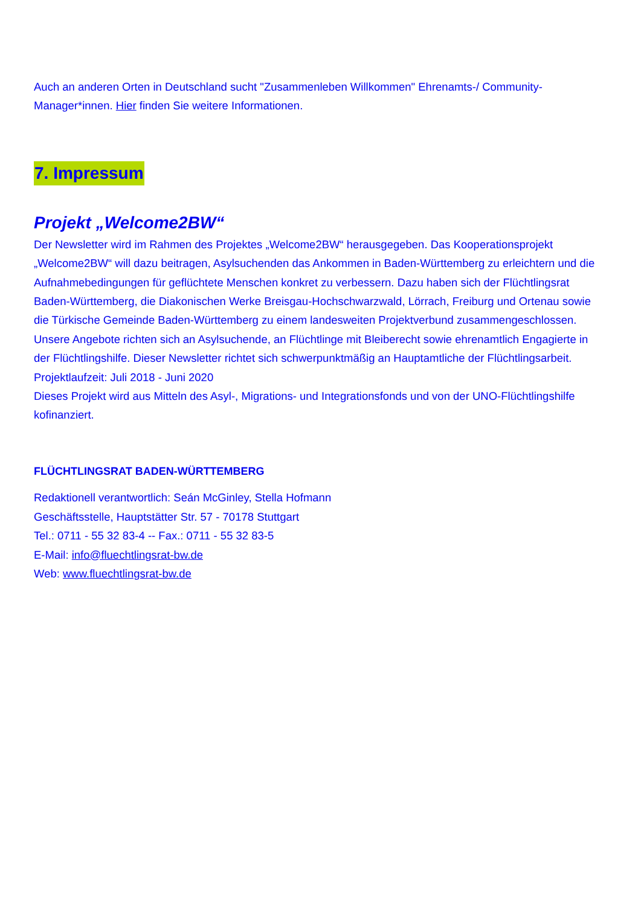Auch an anderen Orten in Deutschland sucht "Zusammenleben Willkommen" Ehrenamts-/ Community-Manager*innen. Hier finden Sie weitere Informationen.
7. Impressum
Projekt „Welcome2BW“
Der Newsletter wird im Rahmen des Projektes „Welcome2BW“ herausgegeben. Das Kooperationsprojekt „Welcome2BW“ will dazu beitragen, Asylsuchenden das Ankommen in Baden-Württemberg zu erleichtern und die Aufnahmebedingungen für geflüchtete Menschen konkret zu verbessern. Dazu haben sich der Flüchtlingsrat Baden-Württemberg, die Diakonischen Werke Breisgau-Hochschwarzwald, Lörrach, Freiburg und Ortenau sowie die Türkische Gemeinde Baden-Württemberg zu einem landesweiten Projektverbund zusammengeschlossen.
Unsere Angebote richten sich an Asylsuchende, an Flüchtlinge mit Bleiberecht sowie ehrenamtlich Engagierte in der Flüchtlingshilfe. Dieser Newsletter richtet sich schwerpunktmäßig an Hauptamtliche der Flüchtlingsarbeit.
Projektlaufzeit: Juli 2018 - Juni 2020
Dieses Projekt wird aus Mitteln des Asyl-, Migrations- und Integrationsfonds und von der UNO-Flüchtlingshilfe kofinanziert.
FLÜCHTLINGSRAT BADEN-WÜRTTEMBERG
Redaktionell verantwortlich: Seán McGinley, Stella Hofmann
Geschäftsstelle, Hauptstätter Str. 57 - 70178 Stuttgart
Tel.: 0711 - 55 32 83-4 -- Fax.: 0711 - 55 32 83-5
E-Mail: info@fluechtlingsrat-bw.de
Web: www.fluechtlingsrat-bw.de